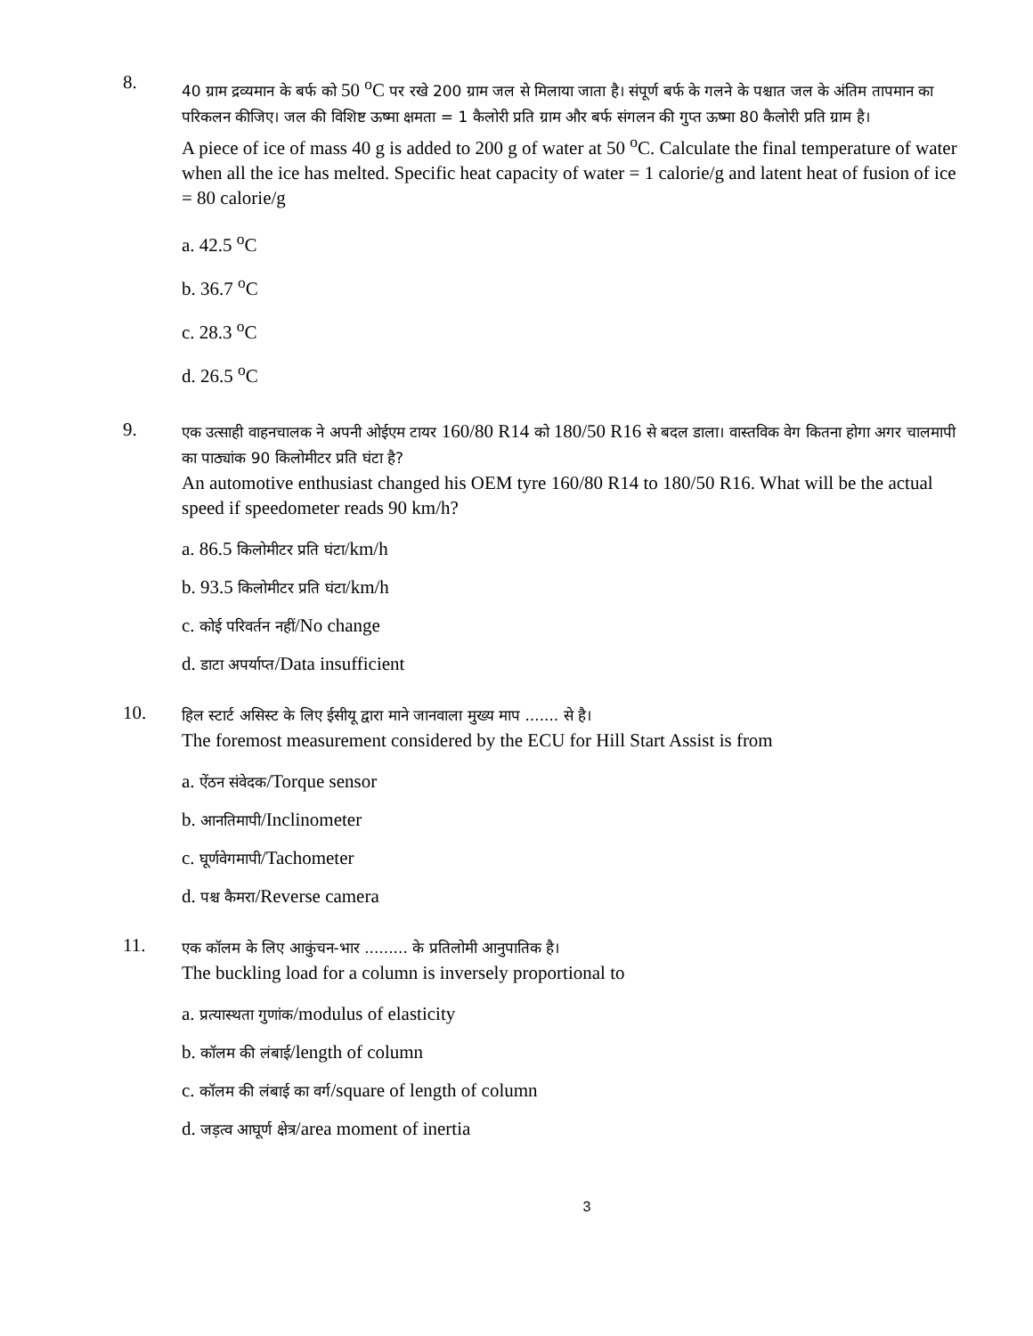8.
40 ग्राम द्रव्यमान के बर्फ को 50 <sup>o</sup>C पर रखे 200 ग्राम जल से मिलाया जाता है। संपूर्ण बर्फ के गलने के पश्चात जल के अंतिम तापमान का परिकलन कीजिए। जल की विशिष्ट ऊष्मा क्षमता = 1 कैलोरी प्रति ग्राम और बर्फ संगलन की गुप्त ऊष्मा 80 कैलोरी प्रति ग्राम है।
A piece of ice of mass 40 g is added to 200 g of water at 50 <sup>o</sup>C. Calculate the final temperature of water when all the ice has melted. Specific heat capacity of water = 1 calorie/g and latent heat of fusion of ice = 80 calorie/g
a. 42.5 <sup>o</sup>C
b. 36.7 <sup>o</sup>C
c. 28.3 <sup>o</sup>C
d. 26.5 <sup>o</sup>C
9.
एक उत्साही वाहनचालक ने अपनी ओईएम टायर 160/80 R14 को 180/50 R16 से बदल डाला। वास्तविक वेग कितना होगा अगर चालमापी का पाठ्यांक 90 किलोमीटर प्रति घंटा है?
An automotive enthusiast changed his OEM tyre 160/80 R14 to 180/50 R16. What will be the actual speed if speedometer reads 90 km/h?
a. 86.5 किलोमीटर प्रति घंटा/km/h
b. 93.5 किलोमीटर प्रति घंटा/km/h
c. कोई परिवर्तन नहीं/No change
d. डाटा अपर्याप्त/Data insufficient
10.
हिल स्टार्ट असिस्ट के लिए ईसीयू द्वारा माने जानवाला मुख्य माप ....... से है।
The foremost measurement considered by the ECU for Hill Start Assist is from
a. ऐंठन संवेदक/Torque sensor
b. आनतिमापी/Inclinometer
c. घूर्णवेगमापी/Tachometer
d. पश्च कैमरा/Reverse camera
11.
एक कॉलम के लिए आकुंचन-भार ......... के प्रतिलोमी आनुपातिक है।
The buckling load for a column is inversely proportional to
a. प्रत्यास्थता गुणांक/modulus of elasticity
b. कॉलम की लंबाई/length of column
c. कॉलम की लंबाई का वर्ग/square of length of column
d. जड़त्व आघूर्ण क्षेत्र/area moment of inertia
3